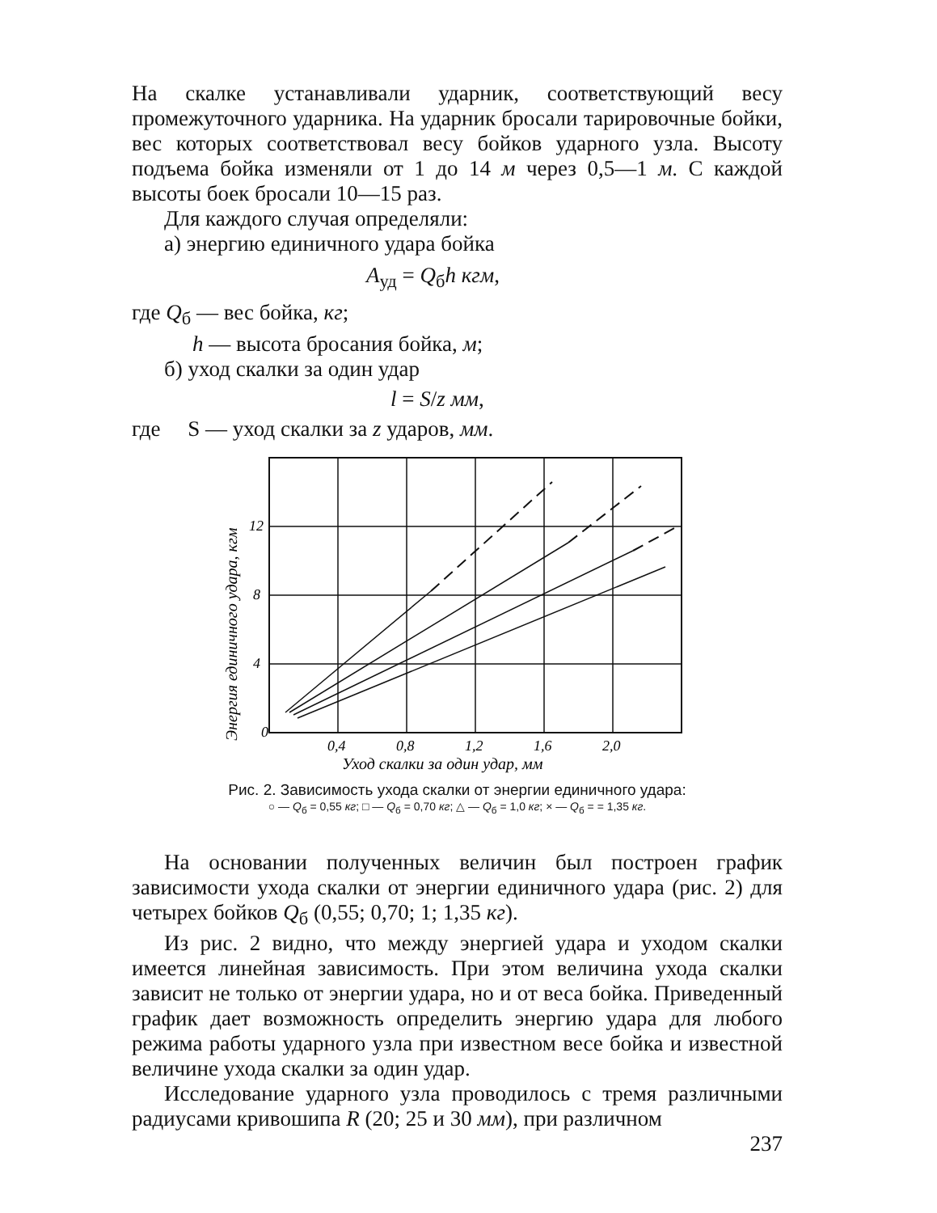На скалке устанавливали ударник, соответствующий весу промежуточного ударника. На ударник бросали тарировочные бойки, вес которых соответствовал весу бойков ударного узла. Высоту подъема бойка изменяли от 1 до 14 м через 0,5—1 м. С каждой высоты боек бросали 10—15 раз.
Для каждого случая определяли:
а) энергию единичного удара бойка
A<sub>уд</sub> = Q<sub>б</sub>h кгм,
где Q<sub>б</sub> — вес бойка, кг;
h — высота бросания бойка, м;
б) уход скалки за один удар
l = S/z мм,
где S — уход скалки за z ударов, мм.
0
4
8
12
0,4
0,8
1,2
1,6
2,0
Уход скалки за один удар, мм
Энергия единичного удара, кгм
Рис. 2. Зависимость ухода скалки от энергии единичного удара:
○ — Q<sub>б</sub> = 0,55 кг; □ — Q<sub>б</sub> = 0,70 кг; △ — Q<sub>б</sub> = 1,0 кг; × — Q<sub>б</sub> = = 1,35 кг.
На основании полученных величин был построен график зависимости ухода скалки от энергии единичного удара (рис. 2) для четырех бойков Q<sub>б</sub> (0,55; 0,70; 1; 1,35 кг).
Из рис. 2 видно, что между энергией удара и уходом скалки имеется линейная зависимость. При этом величина ухода скалки зависит не только от энергии удара, но и от веса бойка. Приведенный график дает возможность определить энергию удара для любого режима работы ударного узла при известном весе бойка и известной величине ухода скалки за один удар.
Исследование ударного узла проводилось с тремя различными радиусами кривошипа R (20; 25 и 30 мм), при различном
237